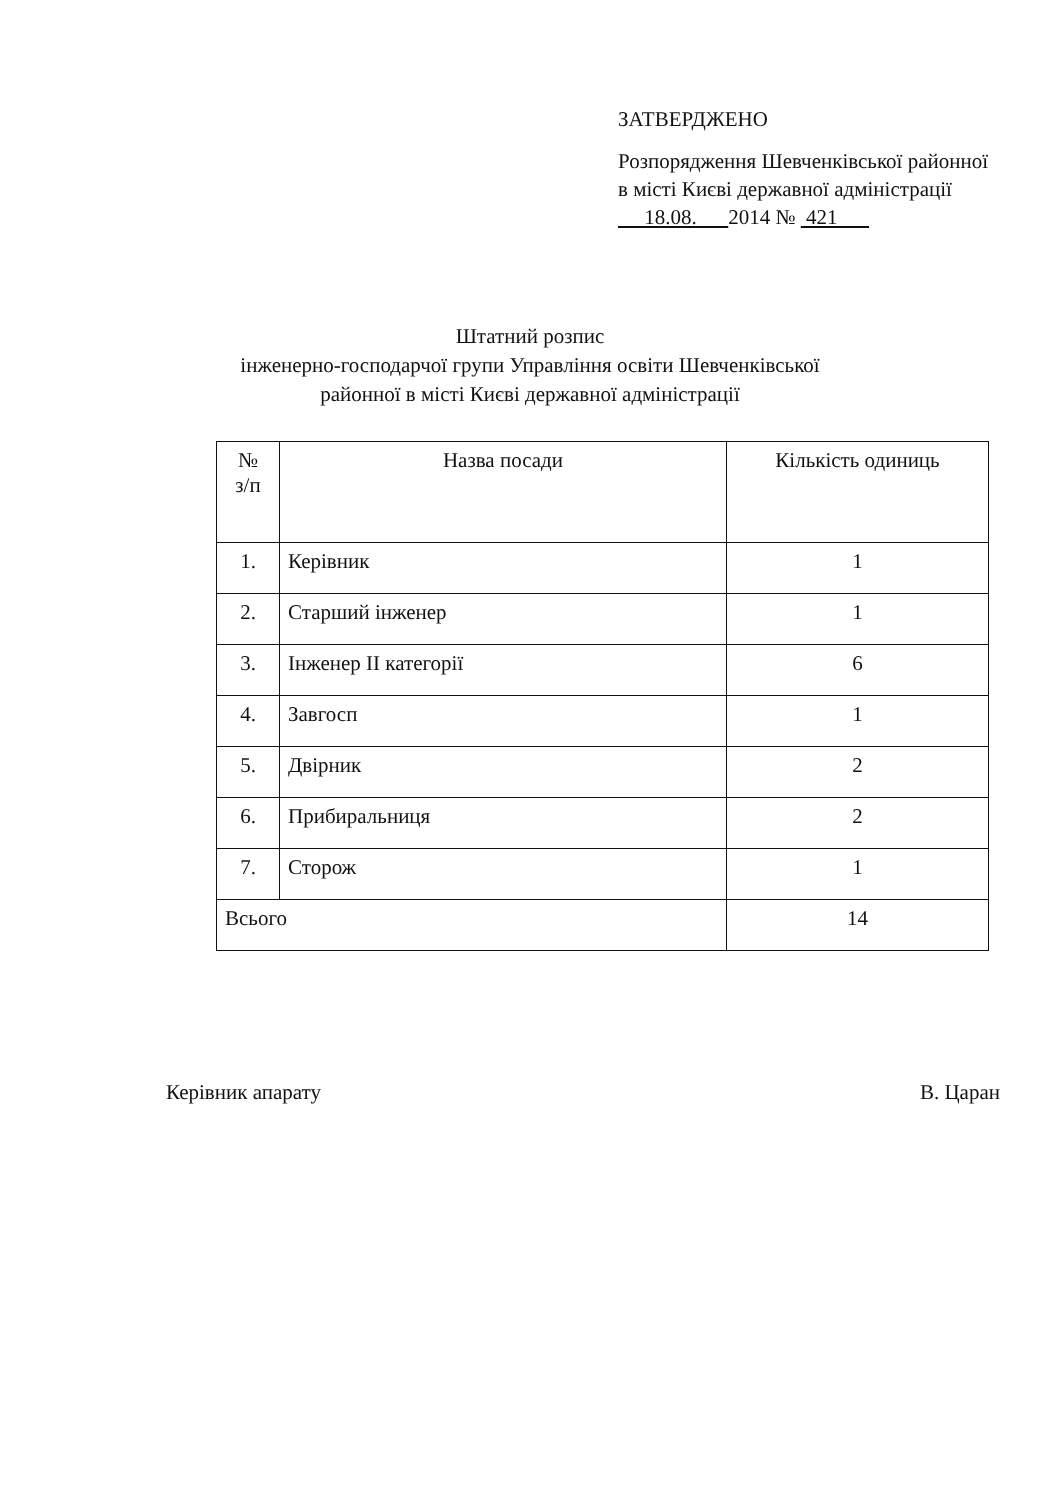ЗАТВЕРДЖЕНО
Розпорядження Шевченківської районної в місті Києві державної адміністрації
18.08. 2014 № 421
Штатний розпис
інженерно-господарчої групи Управління освіти Шевченківської
районної в місті Києві державної адміністрації
| № з/п | Назва посади | Кількість одиниць |
| --- | --- | --- |
| 1. | Керівник | 1 |
| 2. | Старший інженер | 1 |
| 3. | Інженер II категорії | 6 |
| 4. | Завгосп | 1 |
| 5. | Двірник | 2 |
| 6. | Прибиральниця | 2 |
| 7. | Сторож | 1 |
| Всього | | 14 |
Керівник апарату В. Царан